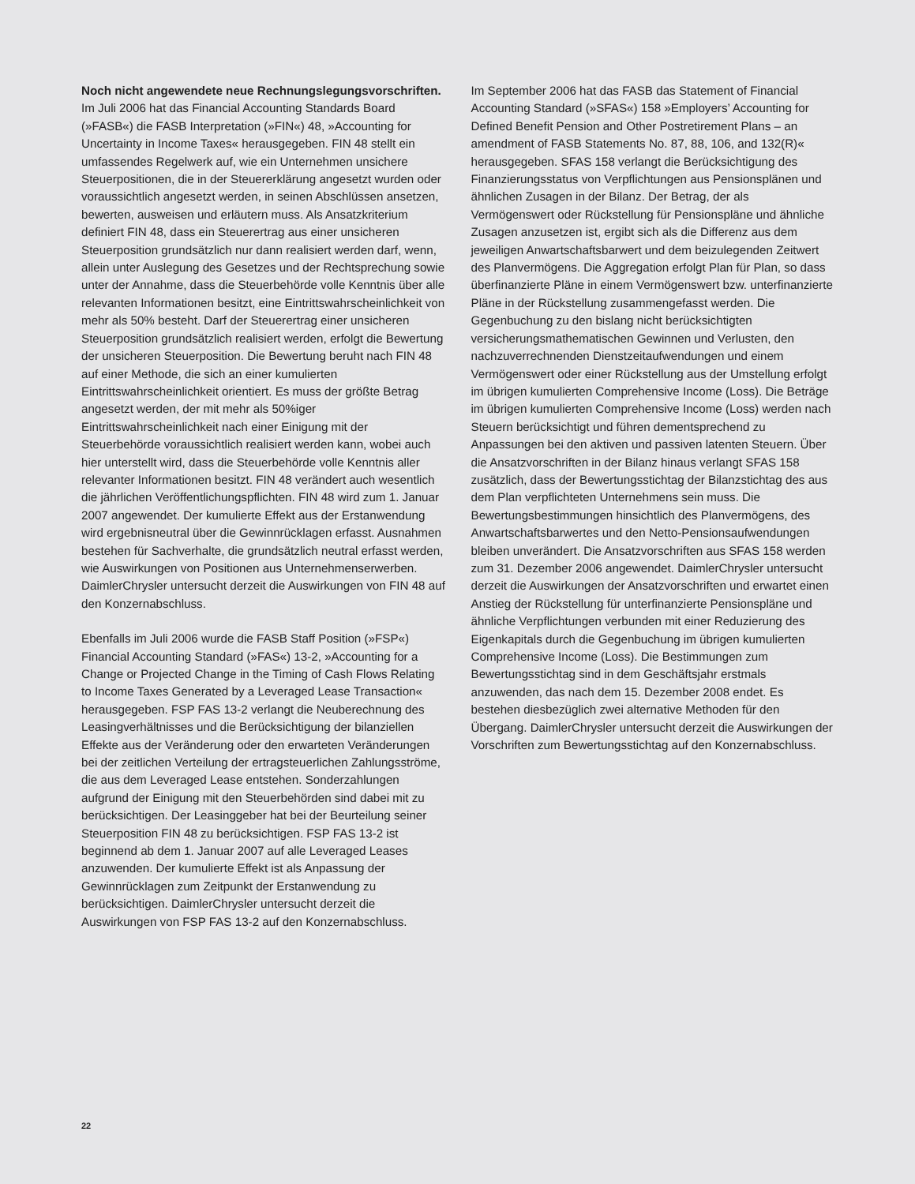Noch nicht angewendete neue Rechnungslegungsvorschriften. Im Juli 2006 hat das Financial Accounting Standards Board (»FASB«) die FASB Interpretation (»FIN«) 48, »Accounting for Uncertainty in Income Taxes« herausgegeben. FIN 48 stellt ein umfassendes Regelwerk auf, wie ein Unternehmen unsichere Steuerpositionen, die in der Steuererklärung angesetzt wurden oder voraussichtlich angesetzt werden, in seinen Abschlüssen ansetzen, bewerten, ausweisen und erläutern muss. Als Ansatzkriterium definiert FIN 48, dass ein Steuerertrag aus einer unsicheren Steuerposition grundsätzlich nur dann realisiert werden darf, wenn, allein unter Auslegung des Gesetzes und der Rechtsprechung sowie unter der Annahme, dass die Steuerbehörde volle Kenntnis über alle relevanten Informationen besitzt, eine Eintrittswahrscheinlichkeit von mehr als 50% besteht. Darf der Steuerertrag einer unsicheren Steuerposition grundsätzlich realisiert werden, erfolgt die Bewertung der unsicheren Steuerposition. Die Bewertung beruht nach FIN 48 auf einer Methode, die sich an einer kumulierten Eintrittswahrscheinlichkeit orientiert. Es muss der größte Betrag angesetzt werden, der mit mehr als 50%iger Eintrittswahrscheinlichkeit nach einer Einigung mit der Steuerbehörde voraussichtlich realisiert werden kann, wobei auch hier unterstellt wird, dass die Steuerbehörde volle Kenntnis aller relevanter Informationen besitzt. FIN 48 verändert auch wesentlich die jährlichen Veröffentlichungspflichten. FIN 48 wird zum 1. Januar 2007 angewendet. Der kumulierte Effekt aus der Erstanwendung wird ergebnisneutral über die Gewinnrücklagen erfasst. Ausnahmen bestehen für Sachverhalte, die grundsätzlich neutral erfasst werden, wie Auswirkungen von Positionen aus Unternehmenserwerben. DaimlerChrysler untersucht derzeit die Auswirkungen von FIN 48 auf den Konzernabschluss.
Ebenfalls im Juli 2006 wurde die FASB Staff Position (»FSP«) Financial Accounting Standard (»FAS«) 13-2, »Accounting for a Change or Projected Change in the Timing of Cash Flows Relating to Income Taxes Generated by a Leveraged Lease Transaction« herausgegeben. FSP FAS 13-2 verlangt die Neuberechnung des Leasingverhältnisses und die Berücksichtigung der bilanziellen Effekte aus der Veränderung oder den erwarteten Veränderungen bei der zeitlichen Verteilung der ertragsteuerlichen Zahlungsströme, die aus dem Leveraged Lease entstehen. Sonderzahlungen aufgrund der Einigung mit den Steuerbehörden sind dabei mit zu berücksichtigen. Der Leasinggeber hat bei der Beurteilung seiner Steuerposition FIN 48 zu berücksichtigen. FSP FAS 13-2 ist beginnend ab dem 1. Januar 2007 auf alle Leveraged Leases anzuwenden. Der kumulierte Effekt ist als Anpassung der Gewinnrücklagen zum Zeitpunkt der Erstanwendung zu berücksichtigen. DaimlerChrysler untersucht derzeit die Auswirkungen von FSP FAS 13-2 auf den Konzernabschluss.
Im September 2006 hat das FASB das Statement of Financial Accounting Standard (»SFAS«) 158 »Employers’ Accounting for Defined Benefit Pension and Other Postretirement Plans – an amendment of FASB Statements No. 87, 88, 106, and 132(R)« herausgegeben. SFAS 158 verlangt die Berücksichtigung des Finanzierungsstatus von Verpflichtungen aus Pensionsplänen und ähnlichen Zusagen in der Bilanz. Der Betrag, der als Vermögenswert oder Rückstellung für Pensionspläne und ähnliche Zusagen anzusetzen ist, ergibt sich als die Differenz aus dem jeweiligen Anwartschaftsbarwert und dem beizulegenden Zeitwert des Planvermögens. Die Aggregation erfolgt Plan für Plan, so dass überfinanzierte Pläne in einem Vermögenswert bzw. unterfinanzierte Pläne in der Rückstellung zusammengefasst werden. Die Gegenbuchung zu den bislang nicht berücksichtigten versicherungsmathematischen Gewinnen und Verlusten, den nachzuverrechnenden Dienstzeitaufwendungen und einem Vermögenswert oder einer Rückstellung aus der Umstellung erfolgt im übrigen kumulierten Comprehensive Income (Loss). Die Beträge im übrigen kumulierten Comprehensive Income (Loss) werden nach Steuern berücksichtigt und führen dementsprechend zu Anpassungen bei den aktiven und passiven latenten Steuern. Über die Ansatzvorschriften in der Bilanz hinaus verlangt SFAS 158 zusätzlich, dass der Bewertungsstichtag der Bilanzstichtag des aus dem Plan verpflichteten Unternehmens sein muss. Die Bewertungsbestimmungen hinsichtlich des Planvermögens, des Anwartschaftsbarwertes und den Netto-Pensionsaufwendungen bleiben unverändert. Die Ansatzvorschriften aus SFAS 158 werden zum 31. Dezember 2006 angewendet. DaimlerChrysler untersucht derzeit die Auswirkungen der Ansatzvorschriften und erwartet einen Anstieg der Rückstellung für unterfinanzierte Pensionspläne und ähnliche Verpflichtungen verbunden mit einer Reduzierung des Eigenkapitals durch die Gegenbuchung im übrigen kumulierten Comprehensive Income (Loss). Die Bestimmungen zum Bewertungsstichtag sind in dem Geschäftsjahr erstmals anzuwenden, das nach dem 15. Dezember 2008 endet. Es bestehen diesbezüglich zwei alternative Methoden für den Übergang. DaimlerChrysler untersucht derzeit die Auswirkungen der Vorschriften zum Bewertungsstichtag auf den Konzernabschluss.
22